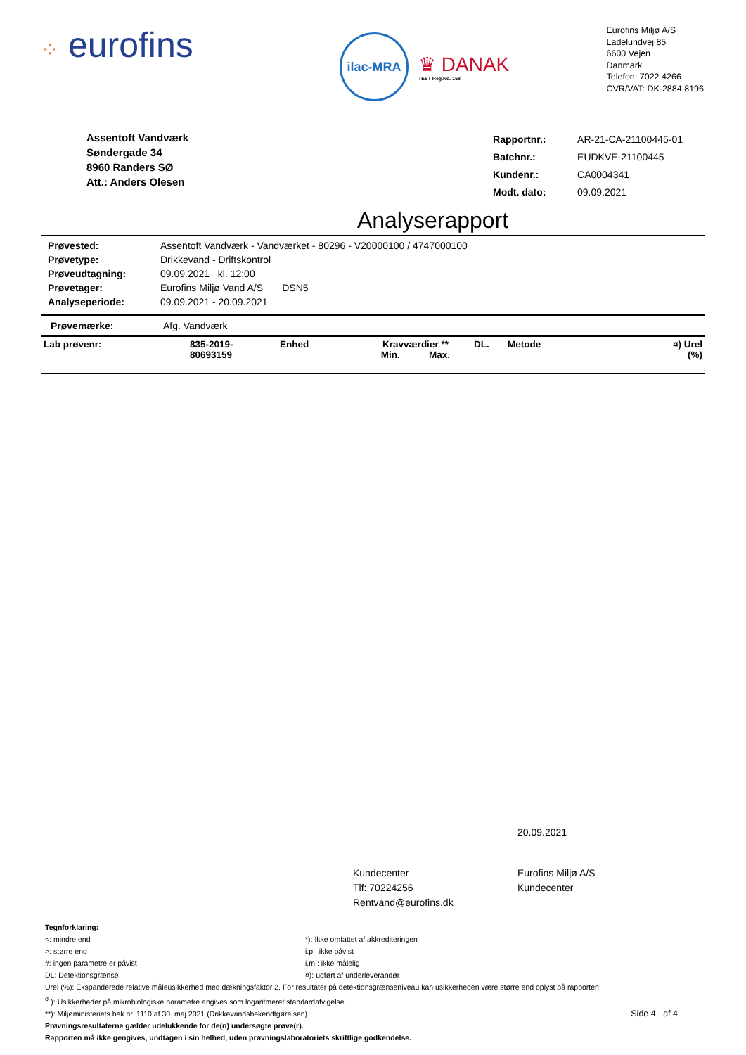⁘ eurofins
ilac-MRA
♛ DANAK
TEST Reg.No. 168
Eurofins Miljø A/S
Ladelundvej 85
6600 Vejen
Danmark
Telefon: 7022 4266
CVR/VAT: DK-2884 8196
Assentoft Vandværk
Søndergade 34
8960 Randers SØ
Att.: Anders Olesen
| Rapportnr.: | AR-21-CA-21100445-01 |
| Batchnr.: | EUDKVE-21100445 |
| Kundenr.: | CA0004341 |
| Modt. dato: | 09.09.2021 |
Analyserapport
| Prøvested: | Assentoft Vandværk - Vandværket - 80296 - V20000100 / 4747000100 |
| Prøvetype: | Drikkevand - Driftskontrol |
| Prøveudtagning: | 09.09.2021 kl. 12:00 |
| Prøvetager: | Eurofins Miljø Vand A/S DSN5 |
| Analyseperiode: | 09.09.2021 - 20.09.2021 |
| Prøvemærke: | Afg. Vandværk |
| Lab prøvenr: | 835-2019- 80693159 | Enhed | Kravværdier ** Min. Max. | DL. | Metode | ¤) Urel (%) |
20.09.2021
Kundecenter
Tlf: 70224256
Rentvand@eurofins.dk
Eurofins Miljø A/S
Kundecenter
Tegnforklaring:
<: mindre end
>: større end
#: ingen parametre er påvist
DL: Detektionsgrænse
*): Ikke omfattet af akkrediteringen
i.p.: ikke påvist
i.m.: ikke målelig
¤): udført af underleverandør
Urel (%): Ekspanderede relative måleusikkerhed med dækningsfaktor 2. For resultater på detektionsgrænseniveau kan usikkerheden være større end oplyst på rapporten.
<sup>σ</sup> ): Usikkerheder på mikrobiologiske parametre angives som logaritmeret standardafvigelse
**): Miljøministeriets bek.nr. 1110 af 30. maj 2021 (Drikkevandsbekendtgørelsen). Side 4 af 4
Prøvningsresultaterne gælder udelukkende for de(n) undersøgte prøve(r).
Rapporten må ikke gengives, undtagen i sin helhed, uden prøvningslaboratoriets skriftlige godkendelse.